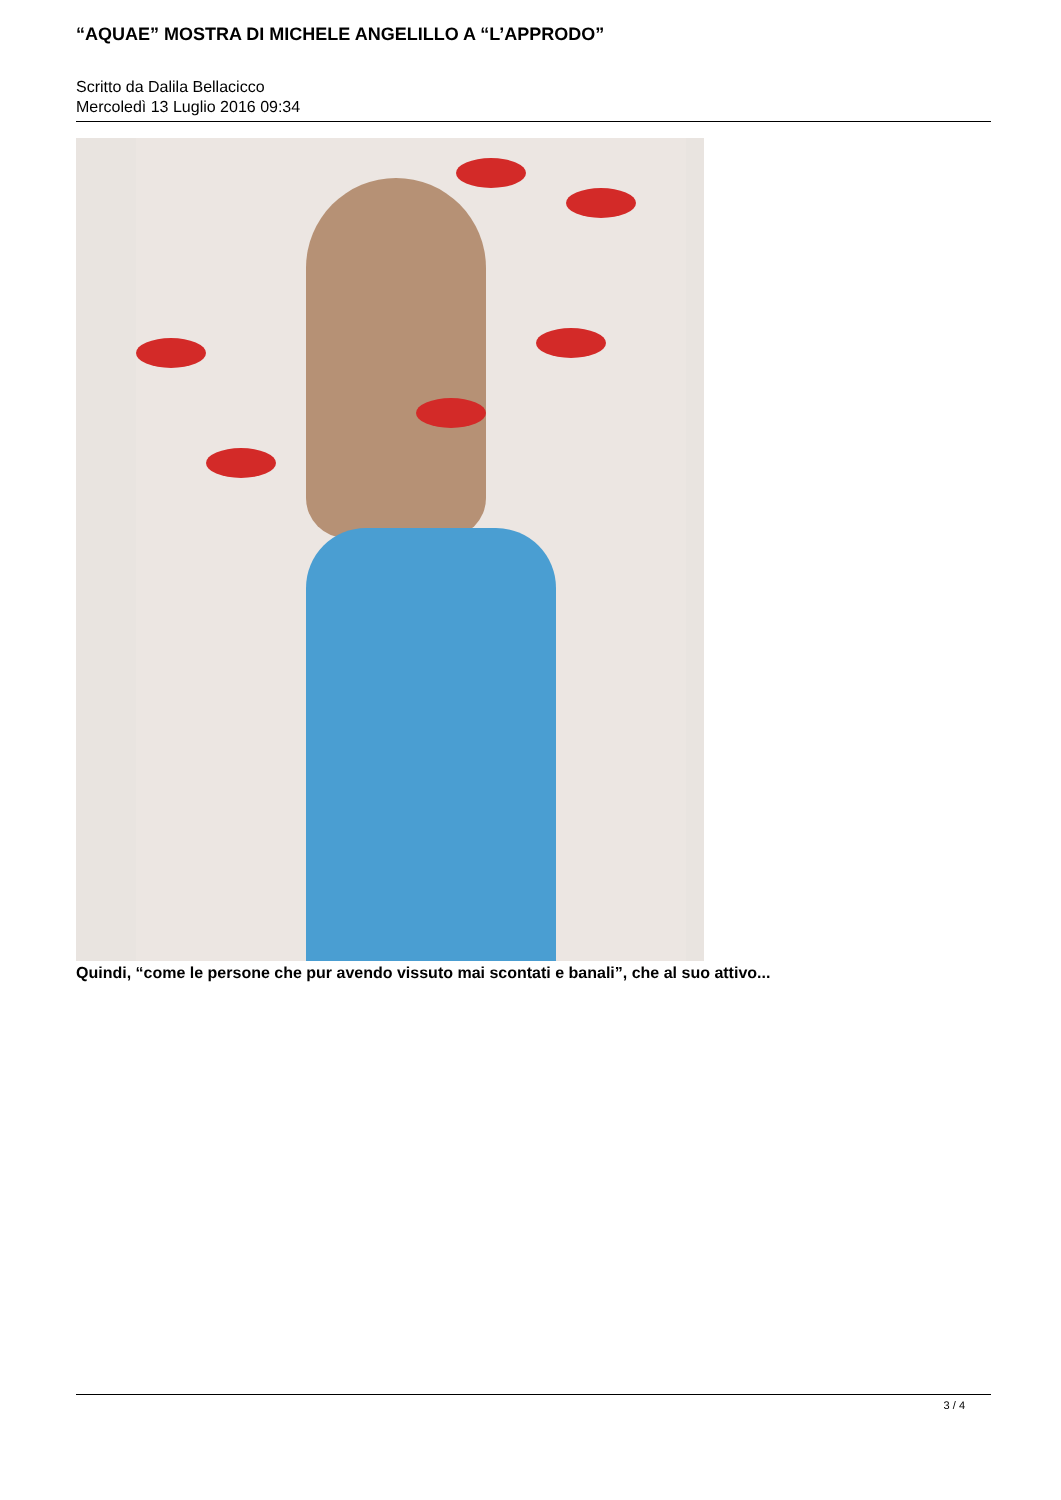“AQUAE” MOSTRA DI MICHELE ANGELILLO A “L’APPRODO”
Scritto da Dalila Bellacicco
Mercoledì 13 Luglio 2016 09:34
Quindi, “come le persone che pur avendo vissuto mai scontati e banali”, che al suo attivo...
3 / 4